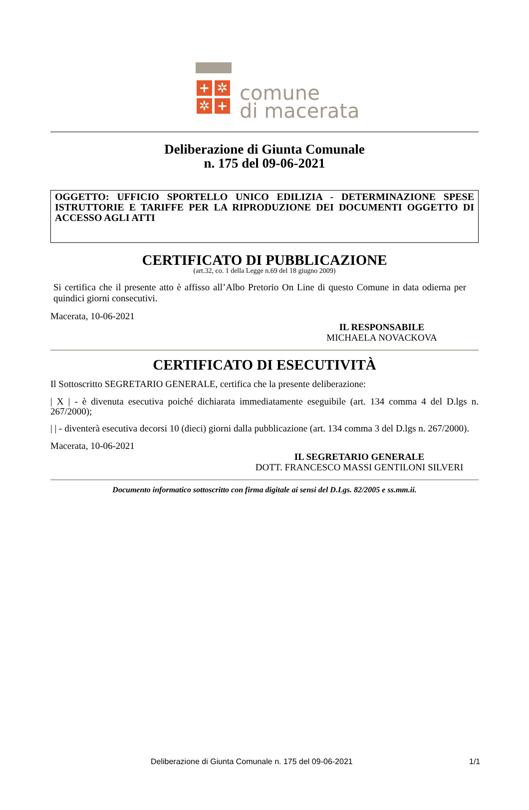+ ✲
✲ +
comune
di macerata
Deliberazione di Giunta Comunale
n. 175 del 09-06-2021
OGGETTO: UFFICIO SPORTELLO UNICO EDILIZIA - DETERMINAZIONE SPESE ISTRUTTORIE E TARIFFE PER LA RIPRODUZIONE DEI DOCUMENTI OGGETTO DI ACCESSO AGLI ATTI
CERTIFICATO DI PUBBLICAZIONE
(art.32, co. 1 della Legge n.69 del 18 giugno 2009)
Si certifica che il presente atto è affisso all’Albo Pretorio On Line di questo Comune in data odierna per quindici giorni consecutivi.
Macerata, 10-06-2021
IL RESPONSABILE
MICHAELA NOVACKOVA
CERTIFICATO DI ESECUTIVITÀ
Il Sottoscritto SEGRETARIO GENERALE, certifica che la presente deliberazione:
| X | - è divenuta esecutiva poiché dichiarata immediatamente eseguibile (art. 134 comma 4 del D.lgs n. 267/2000);
| | - diventerà esecutiva decorsi 10 (dieci) giorni dalla pubblicazione (art. 134 comma 3 del D.lgs n. 267/2000).
Macerata, 10-06-2021
IL SEGRETARIO GENERALE
DOTT. FRANCESCO MASSI GENTILONI SILVERI
Documento informatico sottoscritto con firma digitale ai sensi del D.Lgs. 82/2005 e ss.mm.ii.
Deliberazione di Giunta Comunale n. 175 del 09-06-2021 1/1